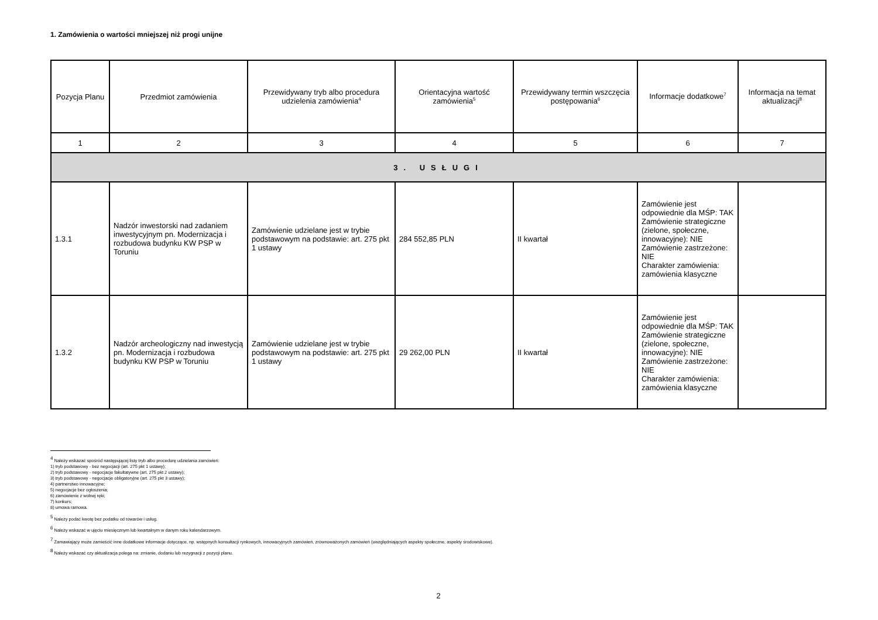1. Zamówienia o wartości mniejszej niż progi unijne
| Pozycja Planu | Przedmiot zamówienia | Przewidywany tryb albo procedura udzielenia zamówienia<sup>4</sup> | Orientacyjna wartość zamówienia<sup>5</sup> | Przewidywany termin wszczęcia postępowania<sup>6</sup> | Informacje dodatkowe<sup>7</sup> | Informacja na temat aktualizacji<sup>8</sup> |
| --- | --- | --- | --- | --- | --- | --- |
| 1 | 2 | 3 | 4 | 5 | 6 | 7 |
| 3. USŁUGI | | | | | | |
| 1.3.1 | Nadzór inwestorski nad zadaniem inwestycyjnym pn. Modernizacja i rozbudowa budynku KW PSP w Toruniu | Zamówienie udzielane jest w trybie podstawowym na podstawie: art. 275 pkt 1 ustawy | 284 552,85 PLN | II kwartał | Zamówienie jest odpowiednie dla MŚP: TAK Zamówienie strategiczne (zielone, społeczne, innowacyjne): NIE Zamówienie zastrzeżone: NIE Charakter zamówienia: zamówienia klasyczne | |
| 1.3.2 | Nadzór archeologiczny nad inwestycją pn. Modernizacja i rozbudowa budynku KW PSP w Toruniu | Zamówienie udzielane jest w trybie podstawowym na podstawie: art. 275 pkt 1 ustawy | 29 262,00 PLN | II kwartał | Zamówienie jest odpowiednie dla MŚP: TAK Zamówienie strategiczne (zielone, społeczne, innowacyjne): NIE Zamówienie zastrzeżone: NIE Charakter zamówienia: zamówienia klasyczne | |
<sup>4</sup> Należy wskazać spośród następującej listy tryb albo procedurę udzielania zamówień:
1) tryb podstawowy - bez negocjacji (art. 275 pkt 1 ustawy);
2) tryb podstawowy - negocjacje fakultatywne (art. 275 pkt 2 ustawy);
3) tryb podstawowy - negocjacje obligatoryjne (art. 275 pkt 3 ustawy);
4) partnerstwo innowacyjne;
5) negocjacje bez ogłoszenia;
6) zamówienie z wolnej ręki;
7) konkurs;
8) umowa ramowa.
<sup>5</sup> Należy podać kwotę bez podatku od towarów i usług.
<sup>6</sup> Należy wskazać w ujęciu miesięcznym lub kwartalnym w danym roku kalendarzowym.
<sup>7</sup> Zamawiający może zamieścić inne dodatkowe informacje dotyczące, np. wstępnych konsultacji rynkowych, innowacyjnych zamówień, zrównoważonych zamówień (uwzględniających aspekty społeczne, aspekty środowiskowe).
<sup>8</sup> Należy wskazać czy aktualizacja polega na: zmianie, dodaniu lub rezygnacji z pozycji planu.
2